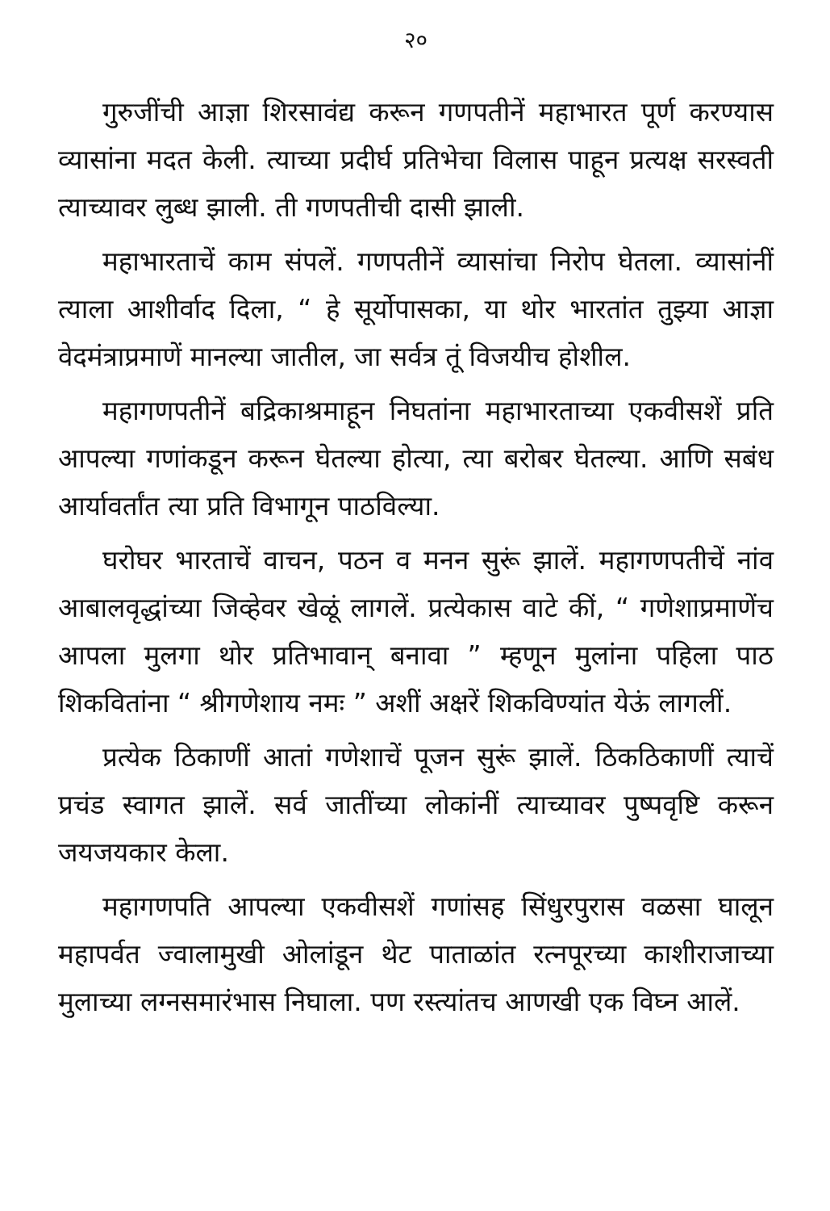२०
गुरुजींची आज्ञा शिरसावंद्य करून गणपतीनें महाभारत पूर्ण करण्यास व्यासांना मदत केली. त्याच्या प्रदीर्घ प्रतिभेचा विलास पाहून प्रत्यक्ष सरस्वती त्याच्यावर लुब्ध झाली. ती गणपतीची दासी झाली.
महाभारताचें काम संपलें. गणपतीनें व्यासांचा निरोप घेतला. व्यासांनीं त्याला आशीर्वाद दिला, “ हे सूर्योपासका, या थोर भारतांत तुझ्या आज्ञा वेदमंत्राप्रमाणें मानल्या जातील, जा सर्वत्र तूं विजयीच होशील.
महागणपतीनें बद्रिकाश्रमाहून निघतांना महाभारताच्या एकवीसशें प्रति आपल्या गणांकडून करून घेतल्या होत्या, त्या बरोबर घेतल्या. आणि सबंध आर्यावर्तांत त्या प्रति विभागून पाठविल्या.
घरोघर भारताचें वाचन, पठन व मनन सुरूं झालें. महागणपतीचें नांव आबालवृद्धांच्या जिव्हेवर खेळूं लागलें. प्रत्येकास वाटे कीं, “ गणेशाप्रमाणेंच आपला मुलगा थोर प्रतिभावान् बनावा ” म्हणून मुलांना पहिला पाठ शिकवितांना “ श्रीगणेशाय नमः ” अशीं अक्षरें शिकविण्यांत येऊं लागलीं.
प्रत्येक ठिकाणीं आतां गणेशाचें पूजन सुरूं झालें. ठिकठिकाणीं त्याचें प्रचंड स्वागत झालें. सर्व जातींच्या लोकांनीं त्याच्यावर पुष्पवृष्टि करून जयजयकार केला.
महागणपति आपल्या एकवीसशें गणांसह सिंधुरपुरास वळसा घालून महापर्वत ज्वालामुखी ओलांडून थेट पाताळांत रत्नपूरच्या काशीराजाच्या मुलाच्या लग्नसमारंभास निघाला. पण रस्त्यांतच आणखी एक विघ्न आलें.